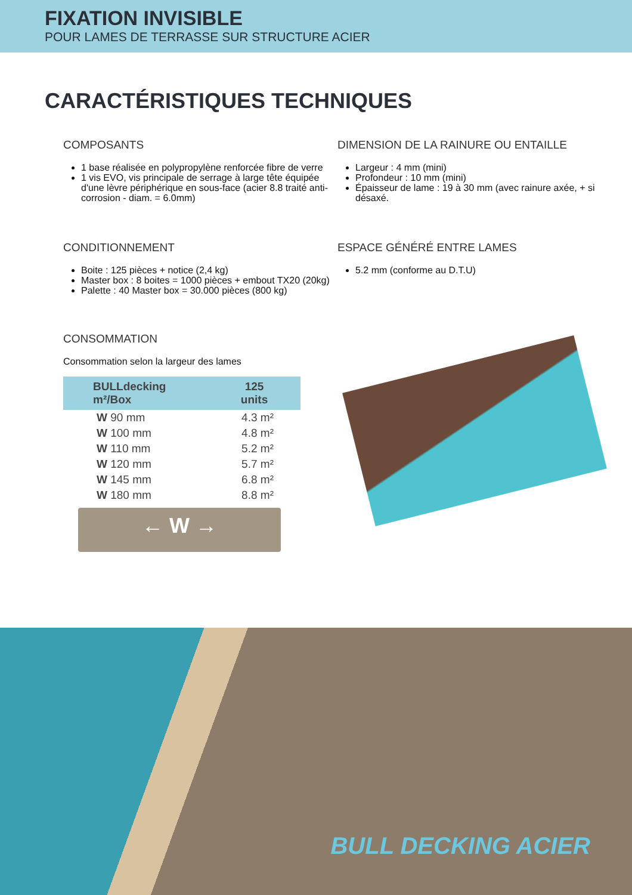FIXATION INVISIBLE
POUR LAMES DE TERRASSE SUR STRUCTURE ACIER
CARACTÉRISTIQUES TECHNIQUES
COMPOSANTS
1 base réalisée en polypropylène renforcée fibre de verre
1 vis EVO, vis principale de serrage à large tête équipée d'une lèvre périphérique en sous-face (acier 8.8 traité anti-corrosion - diam. = 6.0mm)
DIMENSION DE LA RAINURE OU ENTAILLE
Largeur : 4 mm (mini)
Profondeur : 10 mm (mini)
Épaisseur de lame : 19 à 30 mm (avec rainure axée, + si désaxé.
CONDITIONNEMENT
Boite : 125 pièces + notice (2,4 kg)
Master box : 8 boites = 1000 pièces + embout TX20 (20kg)
Palette : 40 Master box = 30.000 pièces (800 kg)
ESPACE GÉNÉRÉ ENTRE LAMES
5.2 mm (conforme au D.T.U)
CONSOMMATION
Consommation selon la largeur des lames
| BULLdecking m²/Box | 125 units |
| --- | --- |
| W 90 mm | 4.3 m² |
| W 100 mm | 4.8 m² |
| W 110 mm | 5.2 m² |
| W 120 mm | 5.7 m² |
| W 145 mm | 6.8 m² |
| W 180 mm | 8.8 m² |
← W →
BULL DECKING ACIER